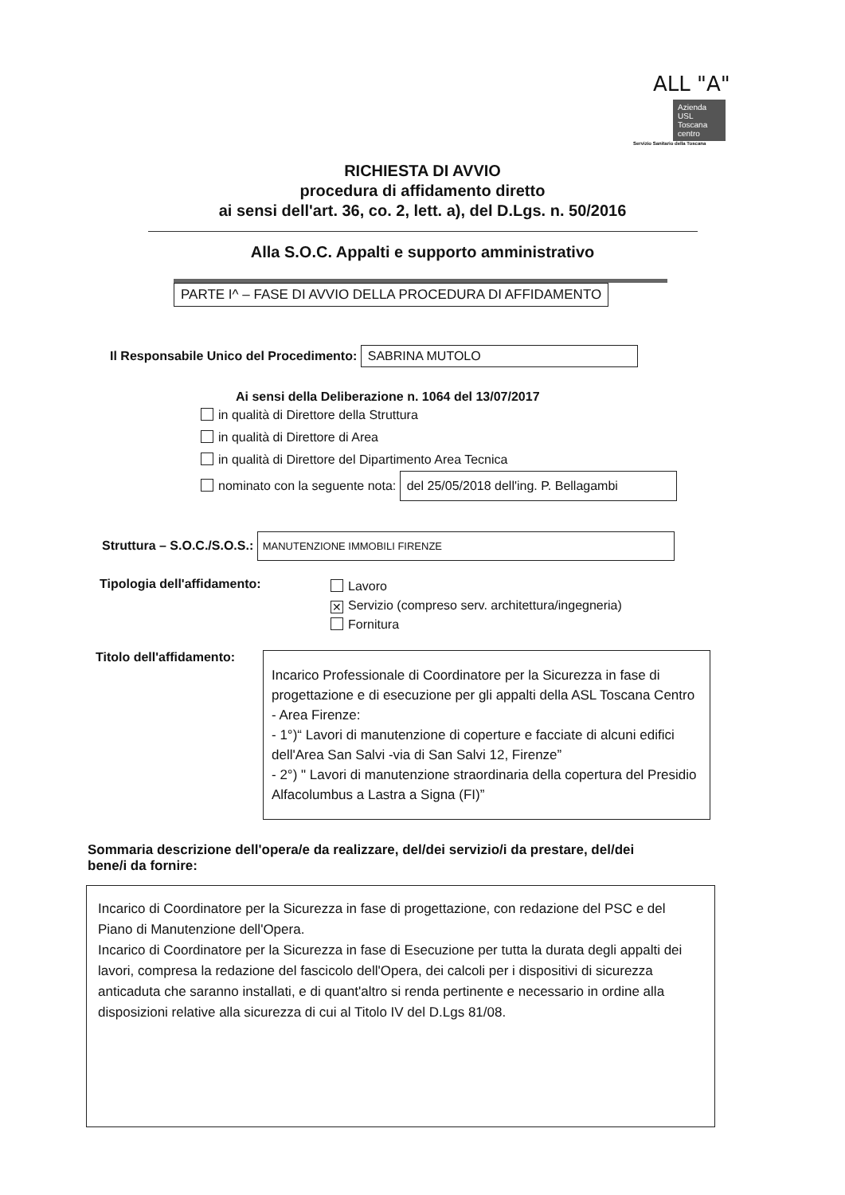ALL "A"
Azienda USL Toscana centro
Servizio Sanitario della Toscana
RICHIESTA DI AVVIO
procedura di affidamento diretto
ai sensi dell'art. 36, co. 2, lett. a), del D.Lgs. n. 50/2016
Alla S.O.C. Appalti e supporto amministrativo
PARTE I^ – FASE DI AVVIO DELLA PROCEDURA DI AFFIDAMENTO
Il Responsabile Unico del Procedimento: SABRINA MUTOLO
Ai sensi della Deliberazione n. 1064 del 13/07/2017
in qualità di Direttore della Struttura
in qualità di Direttore di Area
in qualità di Direttore del Dipartimento Area Tecnica
nominato con la seguente nota: del 25/05/2018 dell'ing. P. Bellagambi
Struttura – S.O.C./S.O.S.: MANUTENZIONE IMMOBILI FIRENZE
Tipologia dell'affidamento:
Lavoro
✕ Servizio (compreso serv. architettura/ingegneria)
Fornitura
Titolo dell'affidamento:
Incarico Professionale di Coordinatore per la Sicurezza in fase di progettazione e di esecuzione per gli appalti della ASL Toscana Centro - Area Firenze:
- 1°)“ Lavori di manutenzione di coperture e facciate di alcuni edifici dell'Area San Salvi -via di San Salvi 12, Firenze”
- 2°) " Lavori di manutenzione straordinaria della copertura del Presidio Alfacolumbus a Lastra a Signa (FI)”
Sommaria descrizione dell'opera/e da realizzare, del/dei servizio/i da prestare, del/dei bene/i da fornire:
Incarico di Coordinatore per la Sicurezza in fase di progettazione, con redazione del PSC e del Piano di Manutenzione dell'Opera.
Incarico di Coordinatore per la Sicurezza in fase di Esecuzione per tutta la durata degli appalti dei lavori, compresa la redazione del fascicolo dell'Opera, dei calcoli per i dispositivi di sicurezza anticaduta che saranno installati, e di quant'altro si renda pertinente e necessario in ordine alla disposizioni relative alla sicurezza di cui al Titolo IV del D.Lgs 81/08.